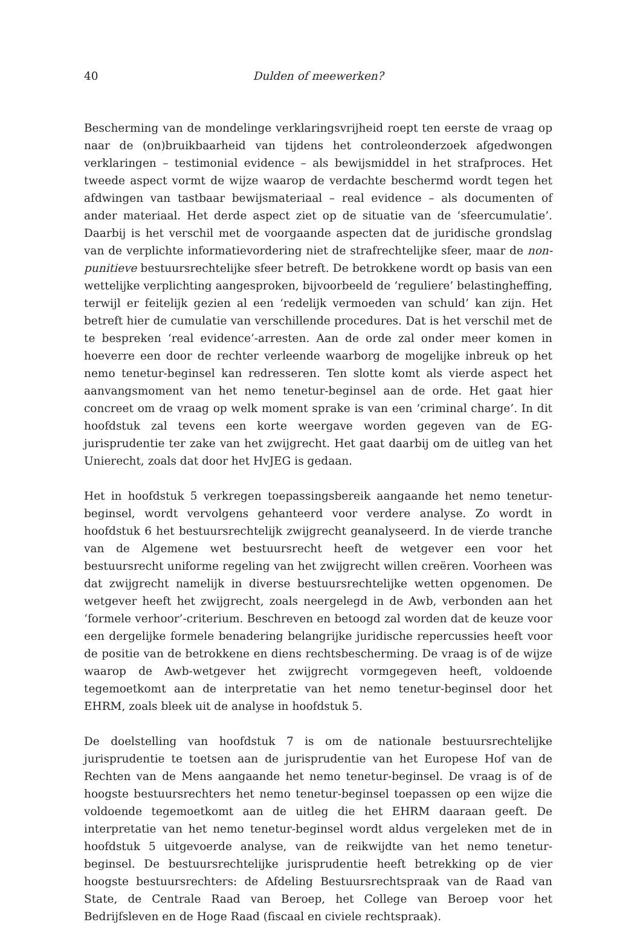40 Dulden of meewerken?
Bescherming van de mondelinge verklaringsvrijheid roept ten eerste de vraag op naar de (on)bruikbaarheid van tijdens het controleonderzoek afgedwongen verklaringen – testimonial evidence – als bewijsmiddel in het strafproces. Het tweede aspect vormt de wijze waarop de verdachte beschermd wordt tegen het afdwingen van tastbaar bewijsmateriaal – real evidence – als documenten of ander materiaal. Het derde aspect ziet op de situatie van de ‘sfeercumulatie’. Daarbij is het verschil met de voorgaande aspecten dat de juridische grondslag van de verplichte informatievordering niet de strafrechtelijke sfeer, maar de non-punitieve bestuursrechtelijke sfeer betreft. De betrokkene wordt op basis van een wettelijke verplichting aangesproken, bijvoorbeeld de ‘reguliere’ belastingheffing, terwijl er feitelijk gezien al een ‘redelijk vermoeden van schuld’ kan zijn. Het betreft hier de cumulatie van verschillende procedures. Dat is het verschil met de te bespreken ‘real evidence’-arresten. Aan de orde zal onder meer komen in hoeverre een door de rechter verleende waarborg de mogelijke inbreuk op het nemo tenetur-beginsel kan redresseren. Ten slotte komt als vierde aspect het aanvangsmoment van het nemo tenetur-beginsel aan de orde. Het gaat hier concreet om de vraag op welk moment sprake is van een ‘criminal charge’. In dit hoofdstuk zal tevens een korte weergave worden gegeven van de EG-jurisprudentie ter zake van het zwijgrecht. Het gaat daarbij om de uitleg van het Unierecht, zoals dat door het HvJEG is gedaan.
Het in hoofdstuk 5 verkregen toepassingsbereik aangaande het nemo tenetur-beginsel, wordt vervolgens gehanteerd voor verdere analyse. Zo wordt in hoofdstuk 6 het bestuursrechtelijk zwijgrecht geanalyseerd. In de vierde tranche van de Algemene wet bestuursrecht heeft de wetgever een voor het bestuursrecht uniforme regeling van het zwijgrecht willen creëren. Voorheen was dat zwijgrecht namelijk in diverse bestuursrechtelijke wetten opgenomen. De wetgever heeft het zwijgrecht, zoals neergelegd in de Awb, verbonden aan het ‘formele verhoor’-criterium. Beschreven en betoogd zal worden dat de keuze voor een dergelijke formele benadering belangrijke juridische repercussies heeft voor de positie van de betrokkene en diens rechtsbescherming. De vraag is of de wijze waarop de Awb-wetgever het zwijgrecht vormgegeven heeft, voldoende tegemoetkomt aan de interpretatie van het nemo tenetur-beginsel door het EHRM, zoals bleek uit de analyse in hoofdstuk 5.
De doelstelling van hoofdstuk 7 is om de nationale bestuursrechtelijke jurisprudentie te toetsen aan de jurisprudentie van het Europese Hof van de Rechten van de Mens aangaande het nemo tenetur-beginsel. De vraag is of de hoogste bestuursrechters het nemo tenetur-beginsel toepassen op een wijze die voldoende tegemoetkomt aan de uitleg die het EHRM daaraan geeft. De interpretatie van het nemo tenetur-beginsel wordt aldus vergeleken met de in hoofdstuk 5 uitgevoerde analyse, van de reikwijdte van het nemo tenetur-beginsel. De bestuursrechtelijke jurisprudentie heeft betrekking op de vier hoogste bestuursrechters: de Afdeling Bestuursrechtspraak van de Raad van State, de Centrale Raad van Beroep, het College van Beroep voor het Bedrijfsleven en de Hoge Raad (fiscaal en civiele rechtspraak).